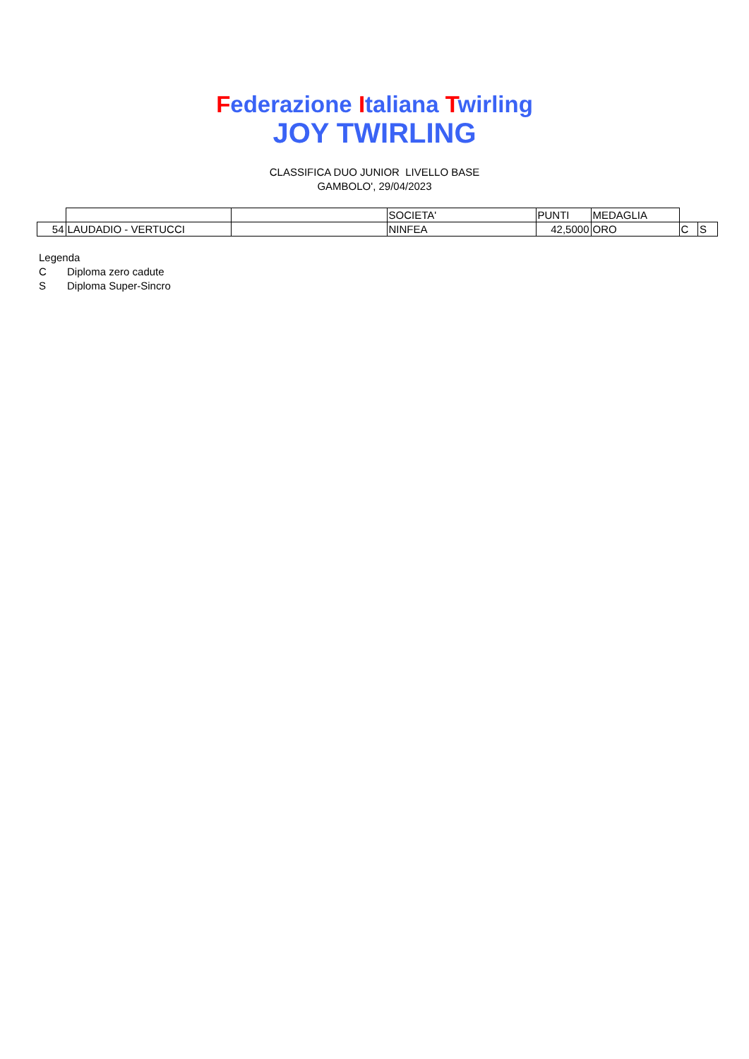Federazione Italiana Twirling
JOY TWIRLING
CLASSIFICA DUO JUNIOR LIVELLO BASE
GAMBOLO', 29/04/2023
| | | | SOCIETA' | PUNTI | MEDAGLIA | | |
| 54 | LAUDADIO - VERTUCCI | | NINFEA | 42,5000 | ORO | C | S |
Legenda
C Diploma zero cadute
S Diploma Super-Sincro